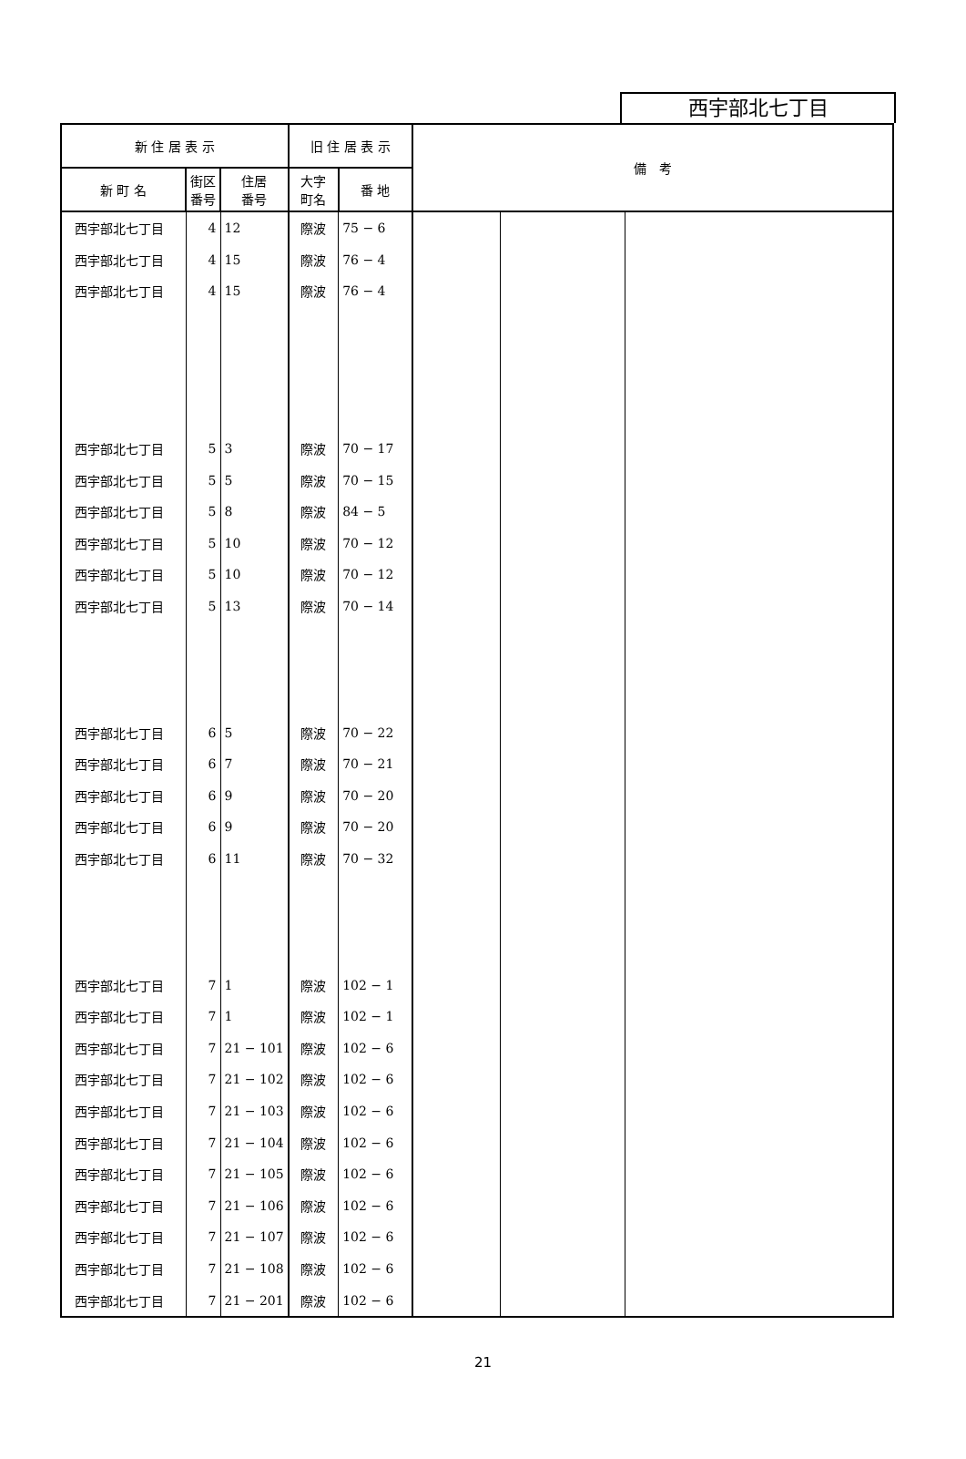西宇部北七丁目
| 新 住 居 表 示 | | | 旧 住 居 表 示 | | 備 考 | | |
| --- | --- | --- | --- | --- | --- | --- | --- |
| 新 町 名 | 街区 番号 | 住居 番号 | 大字 町名 | 番 地 | | | |
| 西宇部北七丁目 | 4 | 12 | 際波 | 75 − 6 | | | |
| 西宇部北七丁目 | 4 | 15 | 際波 | 76 − 4 | | | |
| 西宇部北七丁目 | 4 | 15 | 際波 | 76 − 4 | | | |
| 西宇部北七丁目 | 5 | 3 | 際波 | 70 − 17 | | | |
| 西宇部北七丁目 | 5 | 5 | 際波 | 70 − 15 | | | |
| 西宇部北七丁目 | 5 | 8 | 際波 | 84 − 5 | | | |
| 西宇部北七丁目 | 5 | 10 | 際波 | 70 − 12 | | | |
| 西宇部北七丁目 | 5 | 10 | 際波 | 70 − 12 | | | |
| 西宇部北七丁目 | 5 | 13 | 際波 | 70 − 14 | | | |
| 西宇部北七丁目 | 6 | 5 | 際波 | 70 − 22 | | | |
| 西宇部北七丁目 | 6 | 7 | 際波 | 70 − 21 | | | |
| 西宇部北七丁目 | 6 | 9 | 際波 | 70 − 20 | | | |
| 西宇部北七丁目 | 6 | 9 | 際波 | 70 − 20 | | | |
| 西宇部北七丁目 | 6 | 11 | 際波 | 70 − 32 | | | |
| 西宇部北七丁目 | 7 | 1 | 際波 | 102 − 1 | | | |
| 西宇部北七丁目 | 7 | 1 | 際波 | 102 − 1 | | | |
| 西宇部北七丁目 | 7 | 21 − 101 | 際波 | 102 − 6 | | | |
| 西宇部北七丁目 | 7 | 21 − 102 | 際波 | 102 − 6 | | | |
| 西宇部北七丁目 | 7 | 21 − 103 | 際波 | 102 − 6 | | | |
| 西宇部北七丁目 | 7 | 21 − 104 | 際波 | 102 − 6 | | | |
| 西宇部北七丁目 | 7 | 21 − 105 | 際波 | 102 − 6 | | | |
| 西宇部北七丁目 | 7 | 21 − 106 | 際波 | 102 − 6 | | | |
| 西宇部北七丁目 | 7 | 21 − 107 | 際波 | 102 − 6 | | | |
| 西宇部北七丁目 | 7 | 21 − 108 | 際波 | 102 − 6 | | | |
| 西宇部北七丁目 | 7 | 21 − 201 | 際波 | 102 − 6 | | | |
21